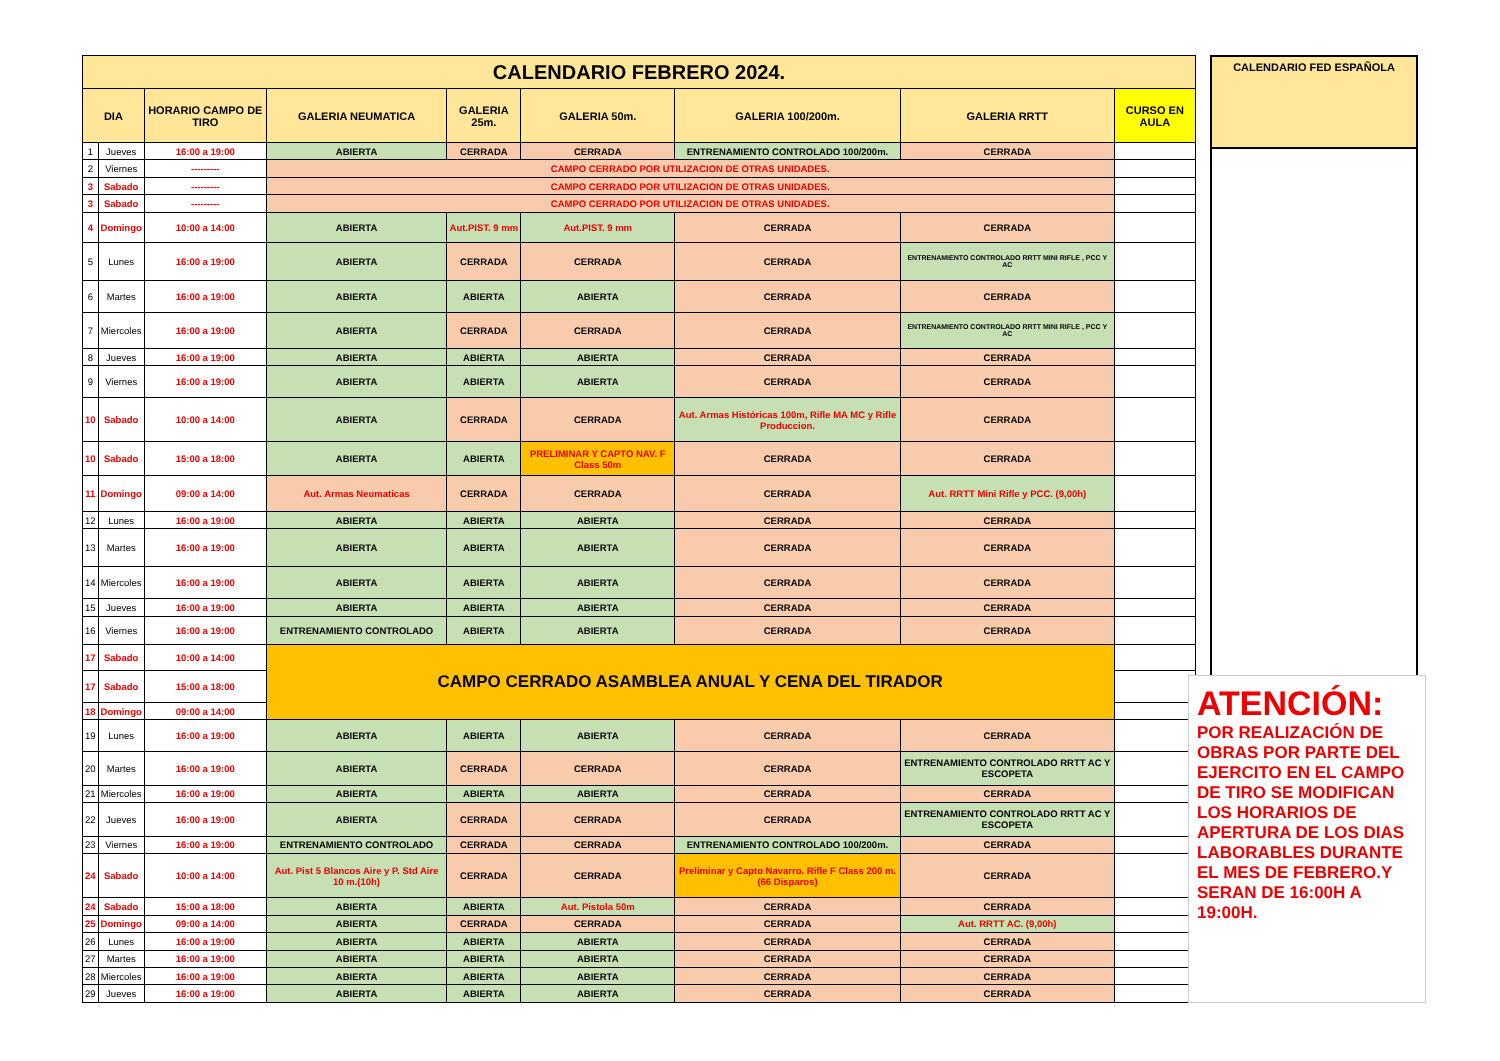| CALENDARIO FEBRERO 2024. | | | | | | | | |
| --- | --- | --- | --- | --- | --- | --- | --- | --- |
| DIA | | HORARIO CAMPO DE TIRO | GALERIA NEUMATICA | GALERIA 25m. | GALERIA 50m. | GALERIA 100/200m. | GALERIA RRTT | CURSO EN AULA |
| 1 | Jueves | 16:00 a 19:00 | ABIERTA | CERRADA | CERRADA | ENTRENAMIENTO CONTROLADO 100/200m. | CERRADA | |
| 2 | Viernes | --------- | CAMPO CERRADO POR UTILIZACION DE OTRAS UNIDADES. | | | | | |
| 3 | Sabado | --------- | CAMPO CERRADO POR UTILIZACION DE OTRAS UNIDADES. | | | | | |
| 3 | Sabado | --------- | CAMPO CERRADO POR UTILIZACION DE OTRAS UNIDADES. | | | | | |
| 4 | Domingo | 10:00 a 14:00 | ABIERTA | Aut.PIST. 9 mm | Aut.PIST. 9 mm | CERRADA | CERRADA | |
| 5 | Lunes | 16:00 a 19:00 | ABIERTA | CERRADA | CERRADA | CERRADA | ENTRENAMIENTO CONTROLADO RRTT MINI RIFLE , PCC Y AC | |
| 6 | Martes | 16:00 a 19:00 | ABIERTA | ABIERTA | ABIERTA | CERRADA | CERRADA | |
| 7 | Miercoles | 16:00 a 19:00 | ABIERTA | CERRADA | CERRADA | CERRADA | ENTRENAMIENTO CONTROLADO RRTT MINI RIFLE , PCC Y AC | |
| 8 | Jueves | 16:00 a 19:00 | ABIERTA | ABIERTA | ABIERTA | CERRADA | CERRADA | |
| 9 | Viernes | 16:00 a 19:00 | ABIERTA | ABIERTA | ABIERTA | CERRADA | CERRADA | |
| 10 | Sabado | 10:00 a 14:00 | ABIERTA | CERRADA | CERRADA | Aut. Armas Históricas 100m, Rifle MA MC y Rifle Produccion. | CERRADA | |
| 10 | Sabado | 15:00 a 18:00 | ABIERTA | ABIERTA | PRELIMINAR Y CAPTO NAV. F Class 50m | CERRADA | CERRADA | |
| 11 | Domingo | 09:00 a 14:00 | Aut. Armas Neumaticas | CERRADA | CERRADA | CERRADA | Aut. RRTT Mini Rifle y PCC. (9,00h) | |
| 12 | Lunes | 16:00 a 19:00 | ABIERTA | ABIERTA | ABIERTA | CERRADA | CERRADA | |
| 13 | Martes | 16:00 a 19:00 | ABIERTA | ABIERTA | ABIERTA | CERRADA | CERRADA | |
| 14 | Miercoles | 16:00 a 19:00 | ABIERTA | ABIERTA | ABIERTA | CERRADA | CERRADA | |
| 15 | Jueves | 16:00 a 19:00 | ABIERTA | ABIERTA | ABIERTA | CERRADA | CERRADA | |
| 16 | Viernes | 16:00 a 19:00 | ENTRENAMIENTO CONTROLADO | ABIERTA | ABIERTA | CERRADA | CERRADA | |
| 17 | Sabado | 10:00 a 14:00 | CAMPO CERRADO ASAMBLEA ANUAL Y CENA DEL TIRADOR | | | | | |
| 17 | Sabado | 15:00 a 18:00 | | | | | | |
| 18 | Domingo | 09:00 a 14:00 | | | | | | |
| 19 | Lunes | 16:00 a 19:00 | ABIERTA | ABIERTA | ABIERTA | CERRADA | CERRADA | |
| 20 | Martes | 16:00 a 19:00 | ABIERTA | CERRADA | CERRADA | CERRADA | ENTRENAMIENTO CONTROLADO RRTT AC Y ESCOPETA | |
| 21 | Miercoles | 16:00 a 19:00 | ABIERTA | ABIERTA | ABIERTA | CERRADA | CERRADA | |
| 22 | Jueves | 16:00 a 19:00 | ABIERTA | CERRADA | CERRADA | CERRADA | ENTRENAMIENTO CONTROLADO RRTT AC Y ESCOPETA | |
| 23 | Viernes | 16:00 a 19:00 | ENTRENAMIENTO CONTROLADO | CERRADA | CERRADA | ENTRENAMIENTO CONTROLADO 100/200m. | CERRADA | |
| 24 | Sabado | 10:00 a 14:00 | Aut. Pist 5 Blancos Aire y P. Std Aire 10 m.(10h) | CERRADA | CERRADA | Preliminar y Capto Navarro. Rifle F Class 200 m.(66 Disparos) | CERRADA | |
| 24 | Sabado | 15:00 a 18:00 | ABIERTA | ABIERTA | Aut. Pistola 50m | CERRADA | CERRADA | |
| 25 | Domingo | 09:00 a 14:00 | ABIERTA | CERRADA | CERRADA | CERRADA | Aut. RRTT AC. (9,00h) | |
| 26 | Lunes | 16:00 a 19:00 | ABIERTA | ABIERTA | ABIERTA | CERRADA | CERRADA | |
| 27 | Martes | 16:00 a 19:00 | ABIERTA | ABIERTA | ABIERTA | CERRADA | CERRADA | |
| 28 | Miercoles | 16:00 a 19:00 | ABIERTA | ABIERTA | ABIERTA | CERRADA | CERRADA | |
| 29 | Jueves | 16:00 a 19:00 | ABIERTA | ABIERTA | ABIERTA | CERRADA | CERRADA | |
CALENDARIO FED ESPAÑOLA
ATENCIÓN:
POR REALIZACIÓN DE OBRAS POR PARTE DEL EJERCITO EN EL CAMPO DE TIRO SE MODIFICAN LOS HORARIOS DE APERTURA DE LOS DIAS LABORABLES DURANTE EL MES DE FEBRERO.Y SERAN DE 16:00H A 19:00H.